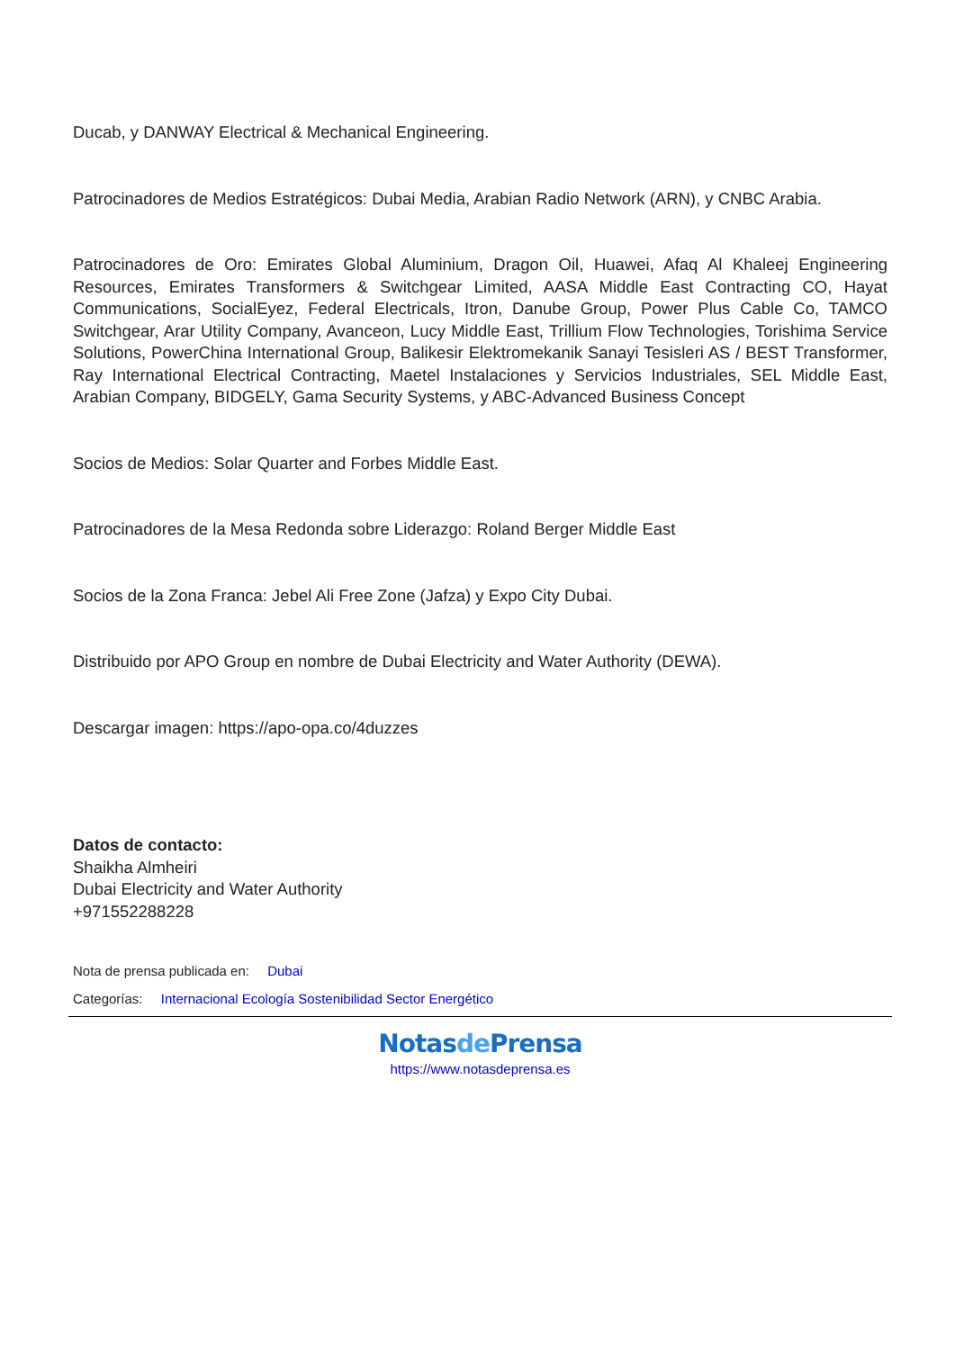Ducab, y DANWAY Electrical & Mechanical Engineering.
Patrocinadores de Medios Estratégicos: Dubai Media, Arabian Radio Network (ARN), y CNBC Arabia.
Patrocinadores de Oro: Emirates Global Aluminium, Dragon Oil, Huawei, Afaq Al Khaleej Engineering Resources, Emirates Transformers & Switchgear Limited, AASA Middle East Contracting CO, Hayat Communications, SocialEyez, Federal Electricals, Itron, Danube Group, Power Plus Cable Co, TAMCO Switchgear, Arar Utility Company, Avanceon, Lucy Middle East, Trillium Flow Technologies, Torishima Service Solutions, PowerChina International Group, Balikesir Elektromekanik Sanayi Tesisleri AS / BEST Transformer, Ray International Electrical Contracting, Maetel Instalaciones y Servicios Industriales, SEL Middle East, Arabian Company, BIDGELY, Gama Security Systems, y ABC-Advanced Business Concept
Socios de Medios: Solar Quarter and Forbes Middle East.
Patrocinadores de la Mesa Redonda sobre Liderazgo: Roland Berger Middle East
Socios de la Zona Franca: Jebel Ali Free Zone (Jafza) y Expo City Dubai.
Distribuido por APO Group en nombre de Dubai Electricity and Water Authority (DEWA).
Descargar imagen: https://apo-opa.co/4duzzes
Datos de contacto:
Shaikha Almheiri
Dubai Electricity and Water Authority
+971552288228
Nota de prensa publicada en: Dubai
Categorías: Internacional Ecología Sostenibilidad Sector Energético
Notasde Prensa
https://www.notasdeprensa.es